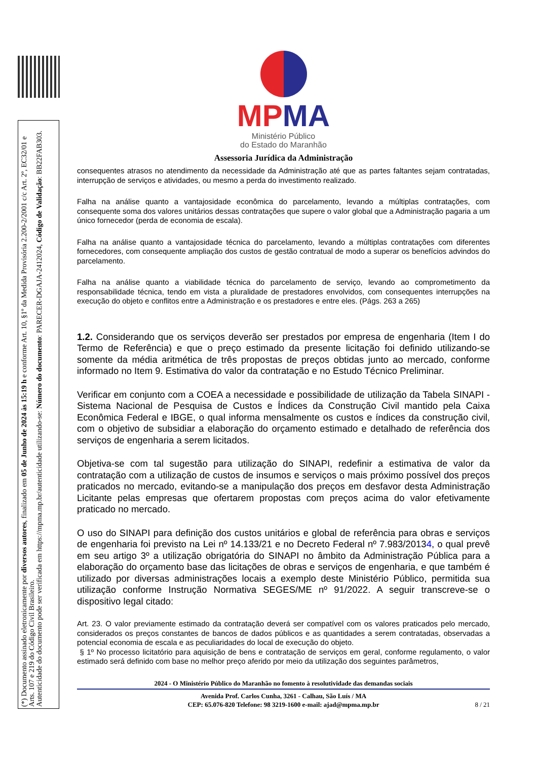(*) Documento assinado eletronicamente por diversos autores, finalizado em 05 de Junho de 2024 às 15:19 h e conforme Art. 10, §1º da Medida Provisória 2.200-2/2001 c/c Art. 2º, EC32/01 e Arts. 107 e 219 do Código Civil Brasileiro.
Autenticidade do documento pode ser verificada em https://mpma.mp.br/autenticidade utilizando-se: Número do documento: PARECER-DGAJA-2412024, Código de Validação: BB22FAB303.
MPMA
Ministério Público
do Estado do Maranhão
Assessoria Jurídica da Administração
consequentes atrasos no atendimento da necessidade da Administração até que as partes faltantes sejam contratadas, interrupção de serviços e atividades, ou mesmo a perda do investimento realizado.
Falha na análise quanto a vantajosidade econômica do parcelamento, levando a múltiplas contratações, com consequente soma dos valores unitários dessas contratações que supere o valor global que a Administração pagaria a um único fornecedor (perda de economia de escala).
Falha na análise quanto a vantajosidade técnica do parcelamento, levando a múltiplas contratações com diferentes fornecedores, com consequente ampliação dos custos de gestão contratual de modo a superar os benefícios advindos do parcelamento.
Falha na análise quanto a viabilidade técnica do parcelamento de serviço, levando ao comprometimento da responsabilidade técnica, tendo em vista a pluralidade de prestadores envolvidos, com consequentes interrupções na execução do objeto e conflitos entre a Administração e os prestadores e entre eles. (Págs. 263 a 265)
1.2. Considerando que os serviços deverão ser prestados por empresa de engenharia (Item I do Termo de Referência) e que o preço estimado da presente licitação foi definido utilizando-se somente da média aritmética de três propostas de preços obtidas junto ao mercado, conforme informado no Item 9. Estimativa do valor da contratação e no Estudo Técnico Preliminar.
Verificar em conjunto com a COEA a necessidade e possibilidade de utilização da Tabela SINAPI - Sistema Nacional de Pesquisa de Custos e Índices da Construção Civil mantido pela Caixa Econômica Federal e IBGE, o qual informa mensalmente os custos e índices da construção civil, com o objetivo de subsidiar a elaboração do orçamento estimado e detalhado de referência dos serviços de engenharia a serem licitados.
Objetiva-se com tal sugestão para utilização do SINAPI, redefinir a estimativa de valor da contratação com a utilização de custos de insumos e serviços o mais próximo possível dos preços praticados no mercado, evitando-se a manipulação dos preços em desfavor desta Administração Licitante pelas empresas que ofertarem propostas com preços acima do valor efetivamente praticado no mercado.
O uso do SINAPI para definição dos custos unitários e global de referência para obras e serviços de engenharia foi previsto na Lei nº 14.133/21 e no Decreto Federal nº 7.983/20134, o qual prevê em seu artigo 3º a utilização obrigatória do SINAPI no âmbito da Administração Pública para a elaboração do orçamento base das licitações de obras e serviços de engenharia, e que também é utilizado por diversas administrações locais a exemplo deste Ministério Público, permitida sua utilização conforme Instrução Normativa SEGES/ME nº 91/2022. A seguir transcreve-se o dispositivo legal citado:
Art. 23. O valor previamente estimado da contratação deverá ser compatível com os valores praticados pelo mercado, considerados os preços constantes de bancos de dados públicos e as quantidades a serem contratadas, observadas a potencial economia de escala e as peculiaridades do local de execução do objeto.
§ 1º No processo licitatório para aquisição de bens e contratação de serviços em geral, conforme regulamento, o valor estimado será definido com base no melhor preço aferido por meio da utilização dos seguintes parâmetros,
2024 - O Ministério Público do Maranhão no fomento à resolutividade das demandas sociais
Avenida Prof. Carlos Cunha, 3261 - Calhau, São Luís / MA
CEP: 65.076-820 Telefone: 98 3219-1600 e-mail: ajad@mpma.mp.br
8 / 21